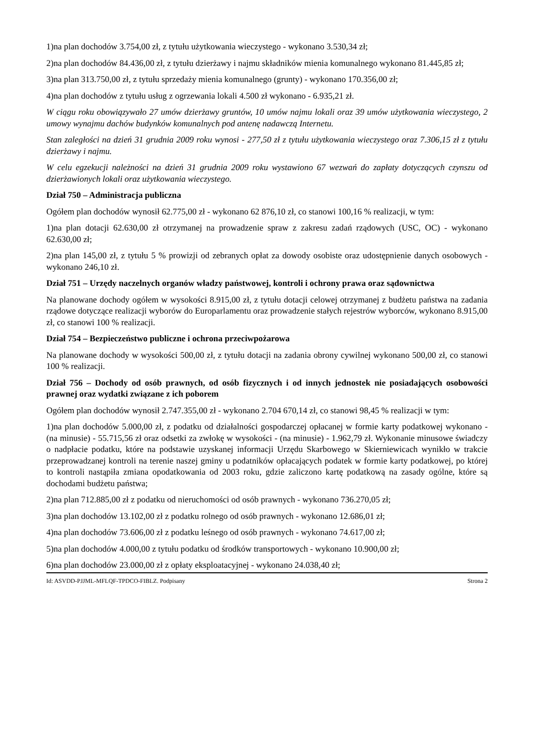1)na plan dochodów 3.754,00 zł, z tytułu użytkowania wieczystego - wykonano 3.530,34 zł;
2)na plan dochodów 84.436,00 zł, z tytułu dzierżawy i najmu składników mienia komunalnego wykonano 81.445,85 zł;
3)na plan 313.750,00 zł, z tytułu sprzedaży mienia komunalnego (grunty) - wykonano 170.356,00 zł;
4)na plan dochodów z tytułu usług z ogrzewania lokali 4.500 zł wykonano - 6.935,21 zł.
W ciągu roku obowiązywało 27 umów dzierżawy gruntów, 10 umów najmu lokali oraz 39 umów użytkowania wieczystego, 2 umowy wynajmu dachów budynków komunalnych pod antenę nadawczą Internetu.
Stan zaległości na dzień 31 grudnia 2009 roku wynosi - 277,50 zł z tytułu użytkowania wieczystego oraz 7.306,15 zł z tytułu dzierżawy i najmu.
W celu egzekucji należności na dzień 31 grudnia 2009 roku wystawiono 67 wezwań do zapłaty dotyczących czynszu od dzierżawionych lokali oraz użytkowania wieczystego.
Dział 750 – Administracja publiczna
Ogółem plan dochodów wynosił 62.775,00 zł - wykonano 62 876,10 zł, co stanowi 100,16 % realizacji, w tym:
1)na plan dotacji 62.630,00 zł otrzymanej na prowadzenie spraw z zakresu zadań rządowych (USC, OC) - wykonano 62.630,00 zł;
2)na plan 145,00 zł, z tytułu 5 % prowizji od zebranych opłat za dowody osobiste oraz udostępnienie danych osobowych - wykonano 246,10 zł.
Dział 751 – Urzędy naczelnych organów władzy państwowej, kontroli i ochrony prawa oraz sądownictwa
Na planowane dochody ogółem w wysokości 8.915,00 zł, z tytułu dotacji celowej otrzymanej z budżetu państwa na zadania rządowe dotyczące realizacji wyborów do Europarlamentu oraz prowadzenie stałych rejestrów wyborców, wykonano 8.915,00 zł, co stanowi 100 % realizacji.
Dział 754 – Bezpieczeństwo publiczne i ochrona przeciwpożarowa
Na planowane dochody w wysokości 500,00 zł, z tytułu dotacji na zadania obrony cywilnej wykonano 500,00 zł, co stanowi 100 % realizacji.
Dział 756 – Dochody od osób prawnych, od osób fizycznych i od innych jednostek nie posiadających osobowości prawnej oraz wydatki związane z ich poborem
Ogółem plan dochodów wynosił 2.747.355,00 zł - wykonano 2.704 670,14 zł, co stanowi 98,45 % realizacji w tym:
1)na plan dochodów 5.000,00 zł, z podatku od działalności gospodarczej opłacanej w formie karty podatkowej wykonano - (na minusie) - 55.715,56 zł oraz odsetki za zwłokę w wysokości - (na minusie) - 1.962,79 zł. Wykonanie minusowe świadczy o nadpłacie podatku, które na podstawie uzyskanej informacji Urzędu Skarbowego w Skierniewicach wynikło w trakcie przeprowadzanej kontroli na terenie naszej gminy u podatników opłacających podatek w formie karty podatkowej, po której to kontroli nastąpiła zmiana opodatkowania od 2003 roku, gdzie zaliczono kartę podatkową na zasady ogólne, które są dochodami budżetu państwa;
2)na plan 712.885,00 zł z podatku od nieruchomości od osób prawnych - wykonano 736.270,05 zł;
3)na plan dochodów 13.102,00 zł z podatku rolnego od osób prawnych - wykonano 12.686,01 zł;
4)na plan dochodów 73.606,00 zł z podatku leśnego od osób prawnych - wykonano 74.617,00 zł;
5)na plan dochodów 4.000,00 z tytułu podatku od środków transportowych - wykonano 10.900,00 zł;
6)na plan dochodów 23.000,00 zł z opłaty eksploatacyjnej - wykonano 24.038,40 zł;
Id: ASVDD-PJJML-MFLQF-TPDCO-FIBLZ. Podpisany Strona 2